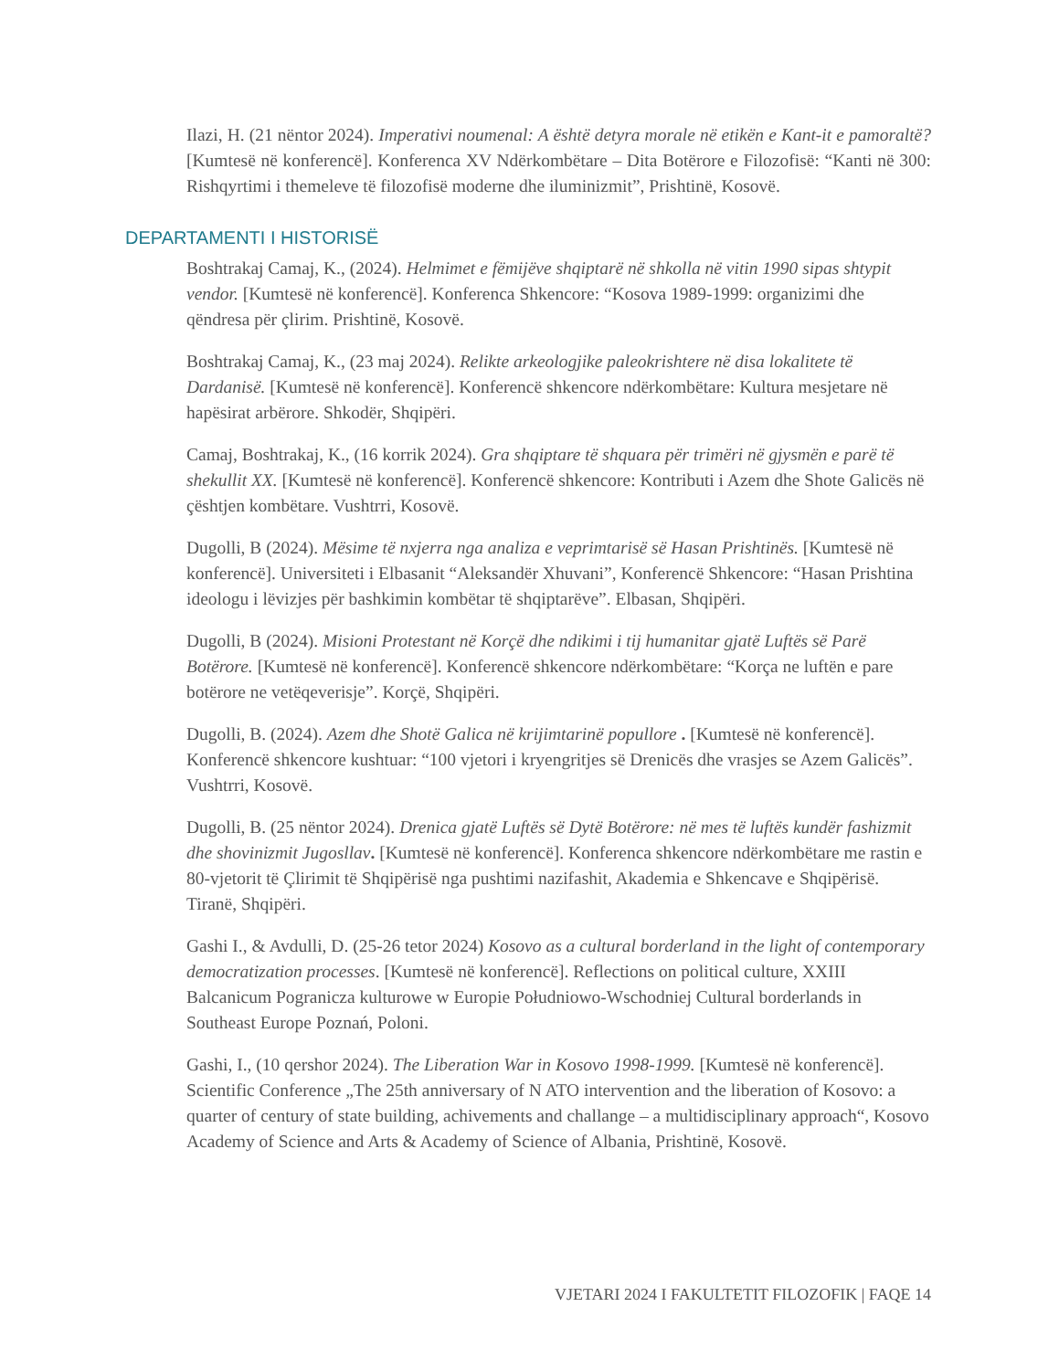Ilazi, H. (21 nëntor 2024). Imperativi noumenal: A është detyra morale në etikën e Kant-it e pamoraltë? [Kumtesë në konferencë]. Konferenca XV Ndërkombëtare – Dita Botërore e Filozofisë: “Kanti në 300: Rishqyrtimi i themeleve të filozofisë moderne dhe iluminizmit”, Prishtinë, Kosovë.
DEPARTAMENTI I HISTORISË
Boshtrakaj Camaj, K., (2024). Helmimet e fëmijëve shqiptarë në shkolla në vitin 1990 sipas shtypit vendor. [Kumtesë në konferencë]. Konferenca Shkencore: “Kosova 1989-1999: organizimi dhe qëndresa për çlirim. Prishtinë, Kosovë.
Boshtrakaj Camaj, K., (23 maj 2024). Relikte arkeologjike paleokrishtere në disa lokalitete të Dardanisë. [Kumtesë në konferencë]. Konferencë shkencore ndërkombëtare: Kultura mesjetare në hapësirat arbërore. Shkodër, Shqipëri.
Camaj, Boshtrakaj, K., (16 korrik 2024). Gra shqiptare të shquara për trimëri në gjysmën e parë të shekullit XX. [Kumtesë në konferencë]. Konferencë shkencore: Kontributi i Azem dhe Shote Galicës në çështjen kombëtare. Vushtrri, Kosovë.
Dugolli, B (2024). Mësime të nxjerra nga analiza e veprimtarisë së Hasan Prishtinës. [Kumtesë në konferencë]. Universiteti i Elbasanit “Aleksandër Xhuvani”, Konferencë Shkencore: “Hasan Prishtina ideologu i lëvizjes për bashkimin kombëtar të shqiptarëve”. Elbasan, Shqipëri.
Dugolli, B (2024). Misioni Protestant në Korçë dhe ndikimi i tij humanitar gjatë Luftës së Parë Botërore. [Kumtesë në konferencë]. Konferencë shkencore ndërkombëtare: “Korça ne luftën e pare botërore ne vetëqeverisje”. Korçë, Shqipëri.
Dugolli, B. (2024). Azem dhe Shotë Galica në krijimtarinë popullore . [Kumtesë në konferencë]. Konferencë shkencore kushtuar: “100 vjetori i kryengritjes së Drenicës dhe vrasjes se Azem Galicës”. Vushtrri, Kosovë.
Dugolli, B. (25 nëntor 2024). Drenica gjatë Luftës së Dytë Botërore: në mes të luftës kundër fashizmit dhe shovinizmit Jugosllav. [Kumtesë në konferencë]. Konferenca shkencore ndërkombëtare me rastin e 80-vjetorit të Çlirimit të Shqipërisë nga pushtimi nazifashit, Akademia e Shkencave e Shqipërisë. Tiranë, Shqipëri.
Gashi I., & Avdulli, D. (25-26 tetor 2024) Kosovo as a cultural borderland in the light of contemporary democratization processes. [Kumtesë në konferencë]. Reflections on political culture, XXIII Balcanicum Pogranicza kulturowe w Europie Południowo-Wschodniej Cultural borderlands in Southeast Europe Poznań, Poloni.
Gashi, I., (10 qershor 2024). The Liberation War in Kosovo 1998-1999. [Kumtesë në konferencë]. Scientific Conference „The 25th anniversary of N ATO intervention and the liberation of Kosovo: a quarter of century of state building, achivements and challange – a multidisciplinary approach“, Kosovo Academy of Science and Arts & Academy of Science of Albania, Prishtinë, Kosovë.
VJETARI 2024 I FAKULTETIT FILOZOFIK | FAQE 14